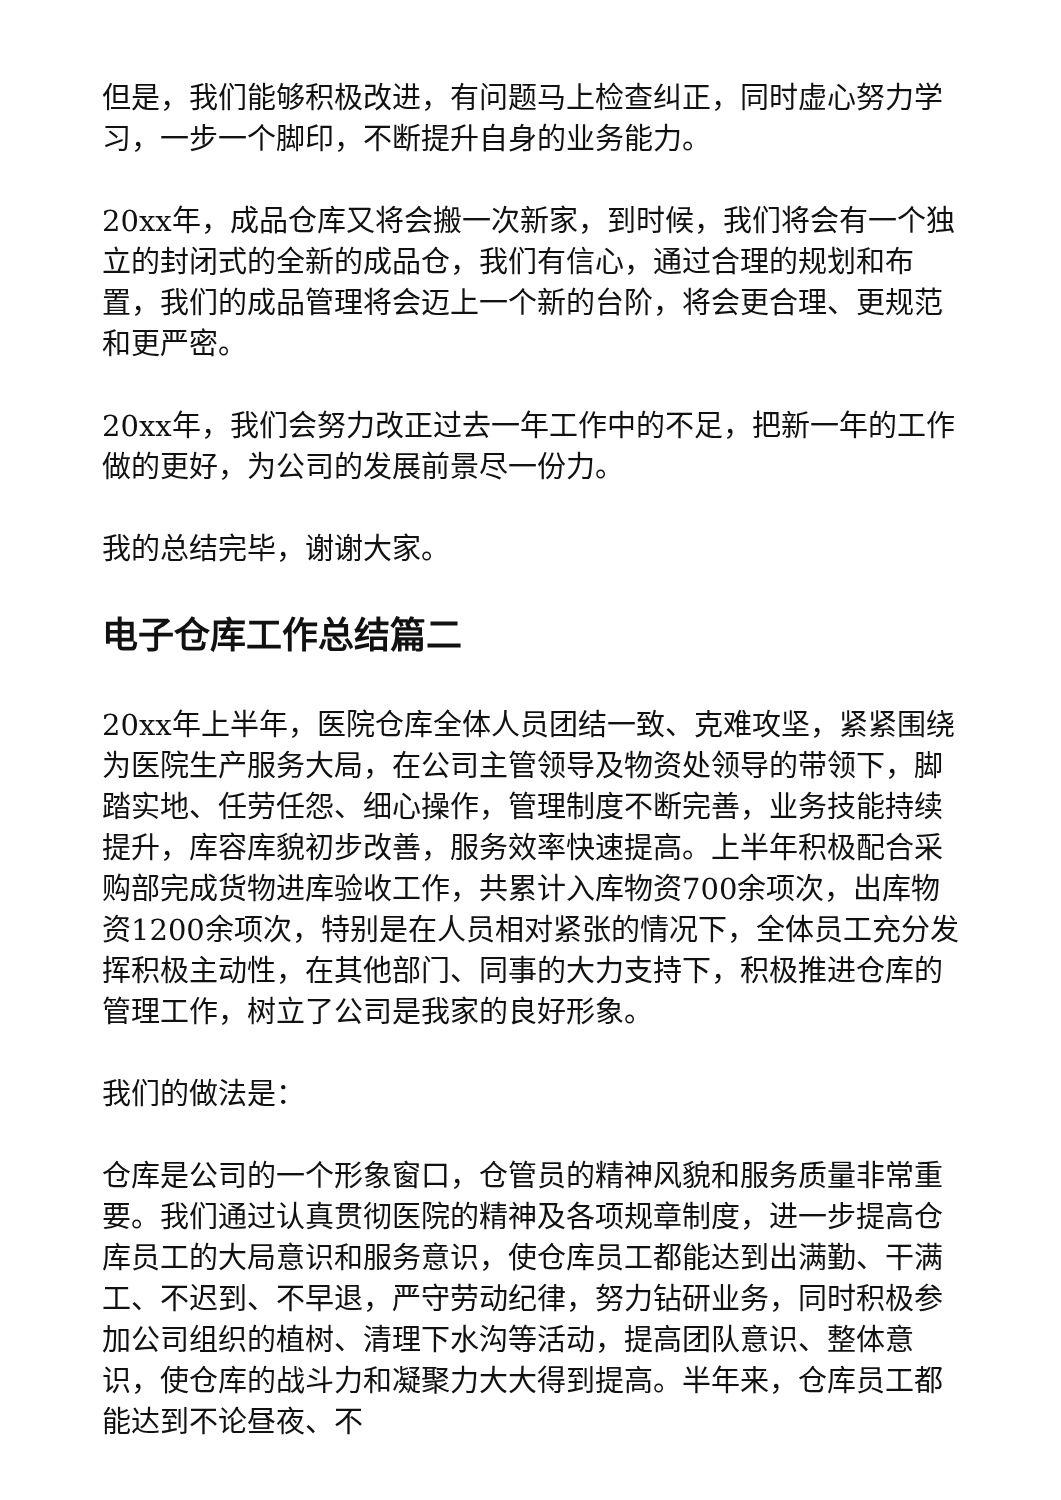但是，我们能够积极改进，有问题马上检查纠正，同时虚心努力学习，一步一个脚印，不断提升自身的业务能力。
20xx年，成品仓库又将会搬一次新家，到时候，我们将会有一个独立的封闭式的全新的成品仓，我们有信心，通过合理的规划和布置，我们的成品管理将会迈上一个新的台阶，将会更合理、更规范和更严密。
20xx年，我们会努力改正过去一年工作中的不足，把新一年的工作做的更好，为公司的发展前景尽一份力。
我的总结完毕，谢谢大家。
电子仓库工作总结篇二
20xx年上半年，医院仓库全体人员团结一致、克难攻坚，紧紧围绕为医院生产服务大局，在公司主管领导及物资处领导的带领下，脚踏实地、任劳任怨、细心操作，管理制度不断完善，业务技能持续提升，库容库貌初步改善，服务效率快速提高。上半年积极配合采购部完成货物进库验收工作，共累计入库物资700余项次，出库物资1200余项次，特别是在人员相对紧张的情况下，全体员工充分发挥积极主动性，在其他部门、同事的大力支持下，积极推进仓库的管理工作，树立了公司是我家的良好形象。
我们的做法是：
仓库是公司的一个形象窗口，仓管员的精神风貌和服务质量非常重要。我们通过认真贯彻医院的精神及各项规章制度，进一步提高仓库员工的大局意识和服务意识，使仓库员工都能达到出满勤、干满工、不迟到、不早退，严守劳动纪律，努力钻研业务，同时积极参加公司组织的植树、清理下水沟等活动，提高团队意识、整体意识，使仓库的战斗力和凝聚力大大得到提高。半年来，仓库员工都能达到不论昼夜、不